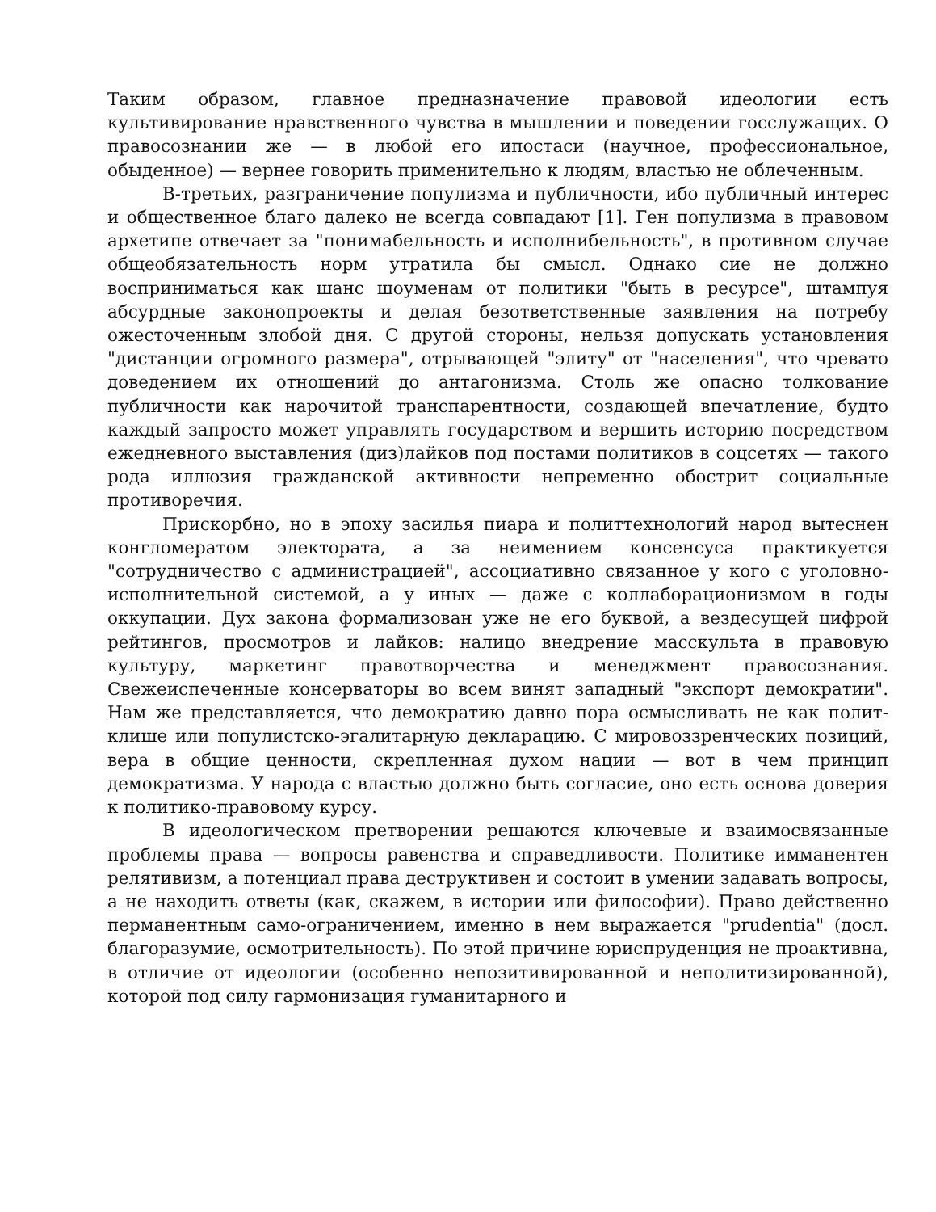Таким образом, главное предназначение правовой идеологии есть культивирование нравственного чувства в мышлении и поведении госслужащих. О правосознании же — в любой его ипостаси (научное, профессиональное, обыденное) — вернее говорить применительно к людям, властью не облеченным.
В-третьих, разграничение популизма и публичности, ибо публичный интерес и общественное благо далеко не всегда совпадают [1]. Ген популизма в правовом архетипе отвечает за "понимабельность и исполнибельность", в противном случае общеобязательность норм утратила бы смысл. Однако сие не должно восприниматься как шанс шоуменам от политики "быть в ресурсе", штампуя абсурдные законопроекты и делая безответственные заявления на потребу ожесточенным злобой дня. С другой стороны, нельзя допускать установления "дистанции огромного размера", отрывающей "элиту" от "населения", что чревато доведением их отношений до антагонизма. Столь же опасно толкование публичности как нарочитой транспарентности, создающей впечатление, будто каждый запросто может управлять государством и вершить историю посредством ежедневного выставления (диз)лайков под постами политиков в соцсетях — такого рода иллюзия гражданской активности непременно обострит социальные противоречия.
Прискорбно, но в эпоху засилья пиара и политтехнологий народ вытеснен конгломератом электората, а за неимением консенсуса практикуется "сотрудничество с администрацией", ассоциативно связанное у кого с уголовно-исполнительной системой, а у иных — даже с коллаборационизмом в годы оккупации. Дух закона формализован уже не его буквой, а вездесущей цифрой рейтингов, просмотров и лайков: налицо внедрение масскульта в правовую культуру, маркетинг правотворчества и менеджмент правосознания. Свежеиспеченные консерваторы во всем винят западный "экспорт демократии". Нам же представляется, что демократию давно пора осмысливать не как полит-клише или популистско-эгалитарную декларацию. С мировоззренческих позиций, вера в общие ценности, скрепленная духом нации — вот в чем принцип демократизма. У народа с властью должно быть согласие, оно есть основа доверия к политико-правовому курсу.
В идеологическом претворении решаются ключевые и взаимосвязанные проблемы права — вопросы равенства и справедливости. Политике имманентен релятивизм, а потенциал права деструктивен и состоит в умении задавать вопросы, а не находить ответы (как, скажем, в истории или философии). Право действенно перманентным само-ограничением, именно в нем выражается "prudentia" (досл. благоразумие, осмотрительность). По этой причине юриспруденция не проактивна, в отличие от идеологии (особенно непозитивированной и неполитизированной), которой под силу гармонизация гуманитарного и